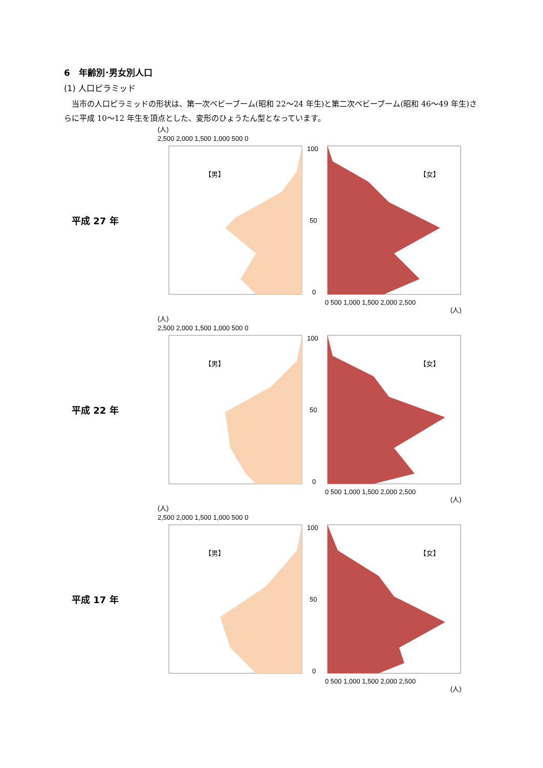6　年齢別･男女別人口
(1) 人口ピラミッド
当市の人口ピラミッドの形状は、第一次ベビーブーム(昭和 22～24 年生)と第二次ベビーブーム(昭和 46～49 年生)さらに平成 10～12 年生を頂点とした、変形のひょうたん型となっています。
平成 27 年
(人)
2,500 2,000 1,500 1,000 500 0
【男】
【女】
100
50
0
0 500 1,000 1,500 2,000 2,500
(人)
平成 22 年
(人)
2,500 2,000 1,500 1,000 500 0
【男】
【女】
100
50
0
0 500 1,000 1,500 2,000 2,500
(人)
平成 17 年
(人)
2,500 2,000 1,500 1,000 500 0
【男】
【女】
100
50
0
0 500 1,000 1,500 2,000 2,500
(人)